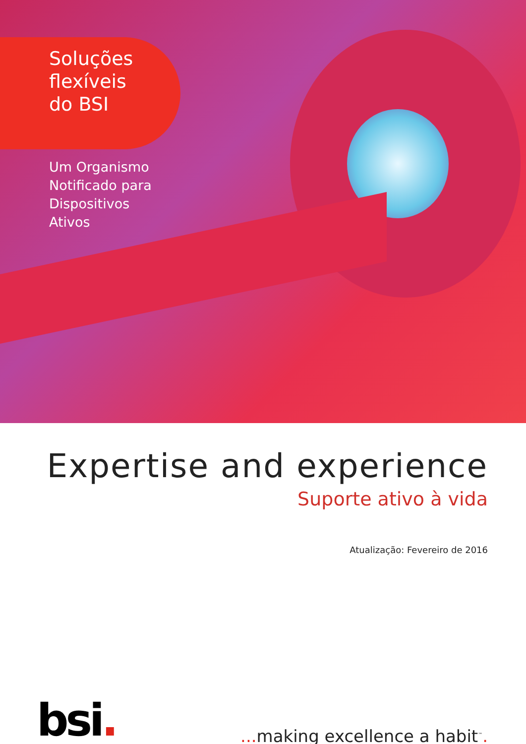Soluções
flexíveis
do BSI
Um Organismo
Notificado para
Dispositivos
Ativos
Expertise and experience
Suporte ativo à vida
Atualização: Fevereiro de 2016
bsi.
... making excellence a habit<sup>™</sup>.